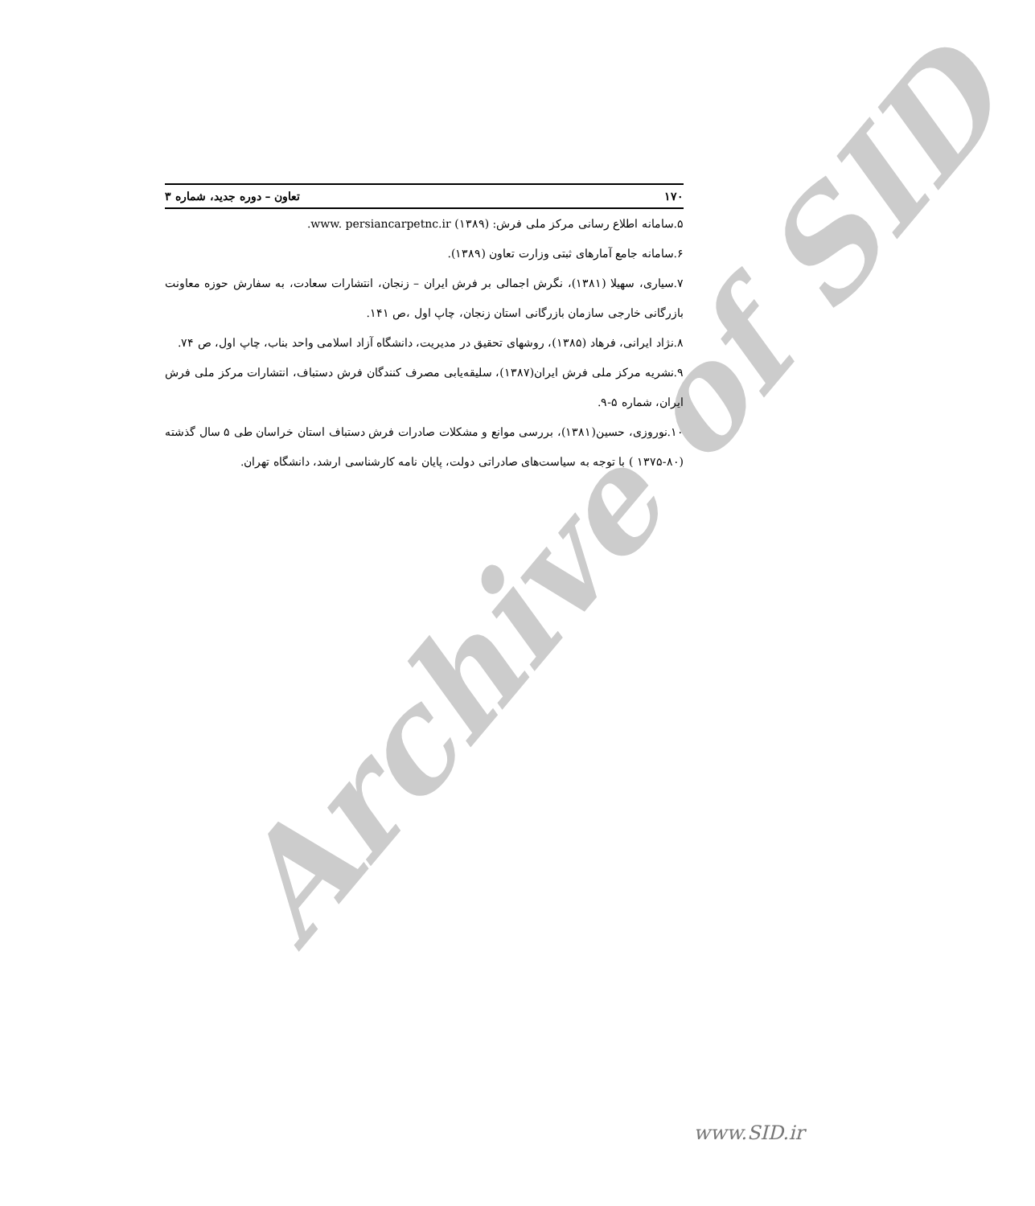Archive of SID
۱۷۰ تعاون – دوره جدید، شماره ۳
۵.سامانه اطلاع رسانی مرکز ملی فرش: www. persiancarpetnc.ir (۱۳۸۹).
۶.سامانه جامع آمارهای ثبتی وزارت تعاون (۱۳۸۹).
۷.سیاری، سهیلا (۱۳۸۱)، نگرش اجمالی بر فرش ایران – زنجان، انتشارات سعادت، به سفارش حوزه معاونت بازرگانی خارجی سازمان بازرگانی استان زنجان، چاپ اول ،ص ۱۴۱.
۸.نژاد ایرانی، فرهاد (۱۳۸۵)، روشهای تحقیق در مدیریت، دانشگاه آزاد اسلامی واحد بناب، چاپ اول، ص ۷۴.
۹.نشریه مرکز ملی فرش ایران(۱۳۸۷)، سلیقه‌یابی مصرف کنندگان فرش دستباف، انتشارات مرکز ملی فرش ایران، شماره ۵-۹.
۱۰.نوروزی، حسین(۱۳۸۱)، بررسی موانع و مشکلات صادرات فرش دستباف استان خراسان طی ۵ سال گذشته (۸۰-۱۳۷۵ ) با توجه به سیاست‌های صادراتی دولت، پایان نامه کارشناسی ارشد، دانشگاه تهران.
www.SID.ir